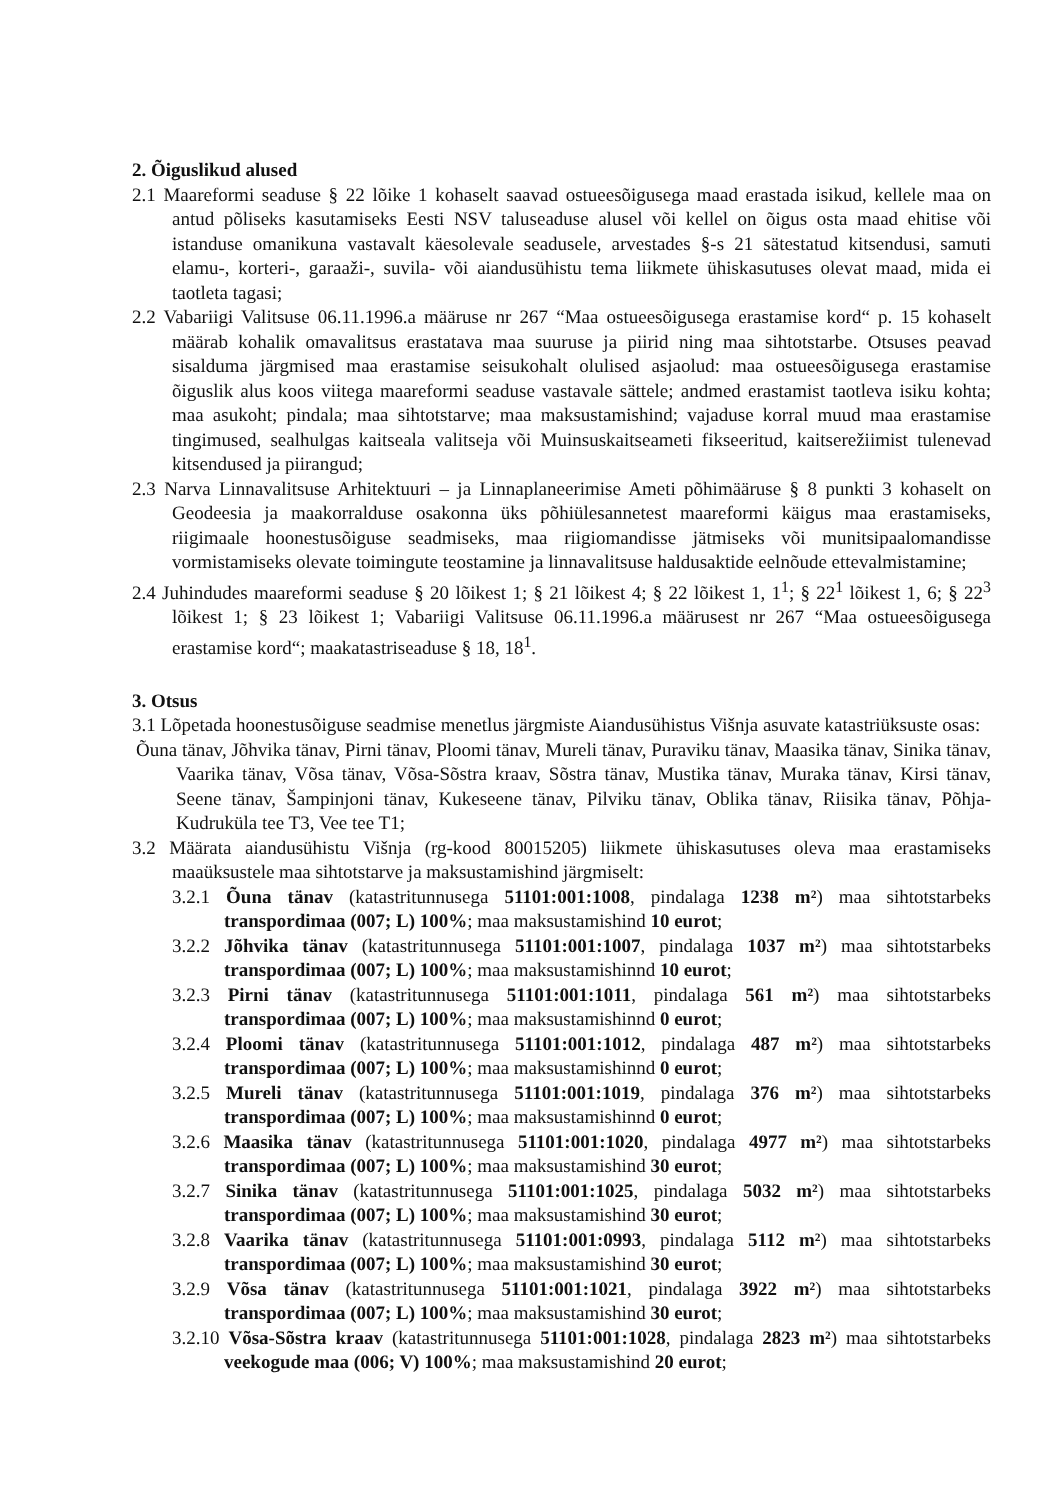2. Õiguslikud alused
2.1 Maareformi seaduse § 22 lõike 1 kohaselt saavad ostueesõigusega maad erastada isikud, kellele maa on antud põliseks kasutamiseks Eesti NSV taluseaduse alusel või kellel on õigus osta maad ehitise või istanduse omanikuna vastavalt käesolevale seadusele, arvestades §-s 21 sätestatud kitsendusi, samuti elamu-, korteri-, garaaži-, suvila- või aiandusühistu tema liikmete ühiskasutuses olevat maad, mida ei taotleta tagasi;
2.2 Vabariigi Valitsuse 06.11.1996.a määruse nr 267 “Maa ostueesõigusega erastamise kord“ p. 15 kohaselt määrab kohalik omavalitsus erastatava maa suuruse ja piirid ning maa sihtotstarbe. Otsuses peavad sisalduma järgmised maa erastamise seisukohalt olulised asjaolud: maa ostueesõigusega erastamise õiguslik alus koos viitega maareformi seaduse vastavale sättele; andmed erastamist taotleva isiku kohta; maa asukoht; pindala; maa sihtotstarve; maa maksustamishind; vajaduse korral muud maa erastamise tingimused, sealhulgas kaitseala valitseja või Muinsuskaitseameti fikseeritud, kaitserežiimist tulenevad kitsendused ja piirangud;
2.3 Narva Linnavalitsuse Arhitektuuri – ja Linnaplaneerimise Ameti põhimääruse § 8 punkti 3 kohaselt on Geodeesia ja maakorralduse osakonna üks põhiülesannetest maareformi käigus maa erastamiseks, riigimaale hoonestusõiguse seadmiseks, maa riigiomandisse jätmiseks või munitsipaalomandisse vormistamiseks olevate toimingute teostamine ja linnavalitsuse haldusaktide eelnõude ettevalmistamine;
2.4 Juhindudes maareformi seaduse § 20 lõikest 1; § 21 lõikest 4; § 22 lõikest 1, 1<sup>1</sup>; § 22<sup>1</sup> lõikest 1, 6; § 22<sup>3</sup> lõikest 1; § 23 lõikest 1; Vabariigi Valitsuse 06.11.1996.a määrusest nr 267 “Maa ostueesõigusega erastamise kord“; maakatastriseaduse § 18, 18<sup>1</sup>.
3. Otsus
3.1 Lõpetada hoonestusõiguse seadmise menetlus järgmiste Aiandusühistus Višnja asuvate katastriüksuste osas:
Õuna tänav, Jõhvika tänav, Pirni tänav, Ploomi tänav, Mureli tänav, Puraviku tänav, Maasika tänav, Sinika tänav, Vaarika tänav, Võsa tänav, Võsa-Sõstra kraav, Sõstra tänav, Mustika tänav, Muraka tänav, Kirsi tänav, Seene tänav, Šampinjoni tänav, Kukeseene tänav, Pilviku tänav, Oblika tänav, Riisika tänav, Põhja-Kudruküla tee T3, Vee tee T1;
3.2 Määrata aiandusühistu Višnja (rg-kood 80015205) liikmete ühiskasutuses oleva maa erastamiseks maaüksustele maa sihtotstarve ja maksustamishind järgmiselt:
3.2.1 Õuna tänav (katastritunnusega 51101:001:1008, pindalaga 1238 m²) maa sihtotstarbeks transpordimaa (007; L) 100%; maa maksustamishind 10 eurot;
3.2.2 Jõhvika tänav (katastritunnusega 51101:001:1007, pindalaga 1037 m²) maa sihtotstarbeks transpordimaa (007; L) 100%; maa maksustamishinnd 10 eurot;
3.2.3 Pirni tänav (katastritunnusega 51101:001:1011, pindalaga 561 m²) maa sihtotstarbeks transpordimaa (007; L) 100%; maa maksustamishinnd 0 eurot;
3.2.4 Ploomi tänav (katastritunnusega 51101:001:1012, pindalaga 487 m²) maa sihtotstarbeks transpordimaa (007; L) 100%; maa maksustamishinnd 0 eurot;
3.2.5 Mureli tänav (katastritunnusega 51101:001:1019, pindalaga 376 m²) maa sihtotstarbeks transpordimaa (007; L) 100%; maa maksustamishinnd 0 eurot;
3.2.6 Maasika tänav (katastritunnusega 51101:001:1020, pindalaga 4977 m²) maa sihtotstarbeks transpordimaa (007; L) 100%; maa maksustamishind 30 eurot;
3.2.7 Sinika tänav (katastritunnusega 51101:001:1025, pindalaga 5032 m²) maa sihtotstarbeks transpordimaa (007; L) 100%; maa maksustamishind 30 eurot;
3.2.8 Vaarika tänav (katastritunnusega 51101:001:0993, pindalaga 5112 m²) maa sihtotstarbeks transpordimaa (007; L) 100%; maa maksustamishind 30 eurot;
3.2.9 Võsa tänav (katastritunnusega 51101:001:1021, pindalaga 3922 m²) maa sihtotstarbeks transpordimaa (007; L) 100%; maa maksustamishind 30 eurot;
3.2.10 Võsa-Sõstra kraav (katastritunnusega 51101:001:1028, pindalaga 2823 m²) maa sihtotstarbeks veekogude maa (006; V) 100%; maa maksustamishind 20 eurot;